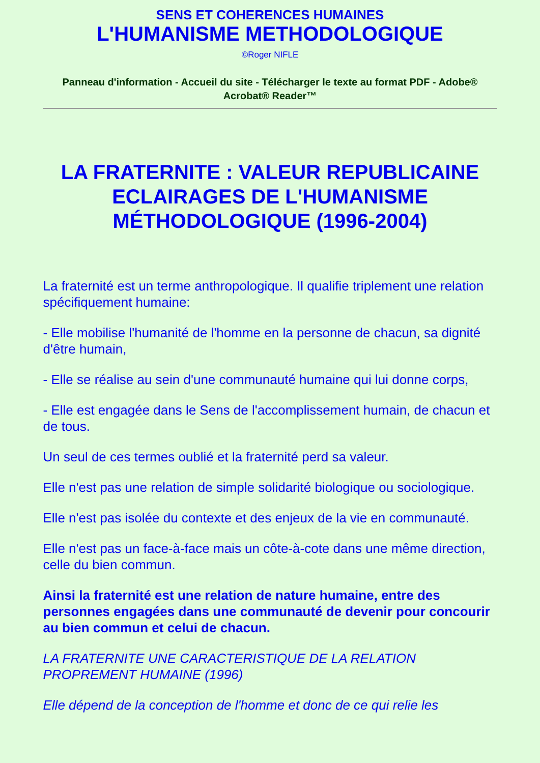SENS ET COHERENCES HUMAINES
L'HUMANISME METHODOLOGIQUE
©Roger NIFLE
Panneau d'information - Accueil du site - Télécharger le texte au format PDF - Adobe® Acrobat® Reader™
LA FRATERNITE : VALEUR REPUBLICAINE ECLAIRAGES DE L'HUMANISME MÉTHODOLOGIQUE (1996-2004)
La fraternité est un terme anthropologique. Il qualifie triplement une relation spécifiquement humaine:
- Elle mobilise l'humanité de l'homme en la personne de chacun, sa dignité d'être humain,
- Elle se réalise au sein d'une communauté humaine qui lui donne corps,
- Elle est engagée dans le Sens de l'accomplissement humain, de chacun et de tous.
Un seul de ces termes oublié et la fraternité perd sa valeur.
Elle n'est pas une relation de simple solidarité biologique ou sociologique.
Elle n'est pas isolée du contexte et des enjeux de la vie en communauté.
Elle n'est pas un face-à-face mais un côte-à-cote dans une même direction, celle du bien commun.
Ainsi la fraternité est une relation de nature humaine, entre des personnes engagées dans une communauté de devenir pour concourir au bien commun et celui de chacun.
LA FRATERNITE UNE CARACTERISTIQUE DE LA RELATION PROPREMENT HUMAINE (1996)
Elle dépend de la conception de l'homme et donc de ce qui relie les